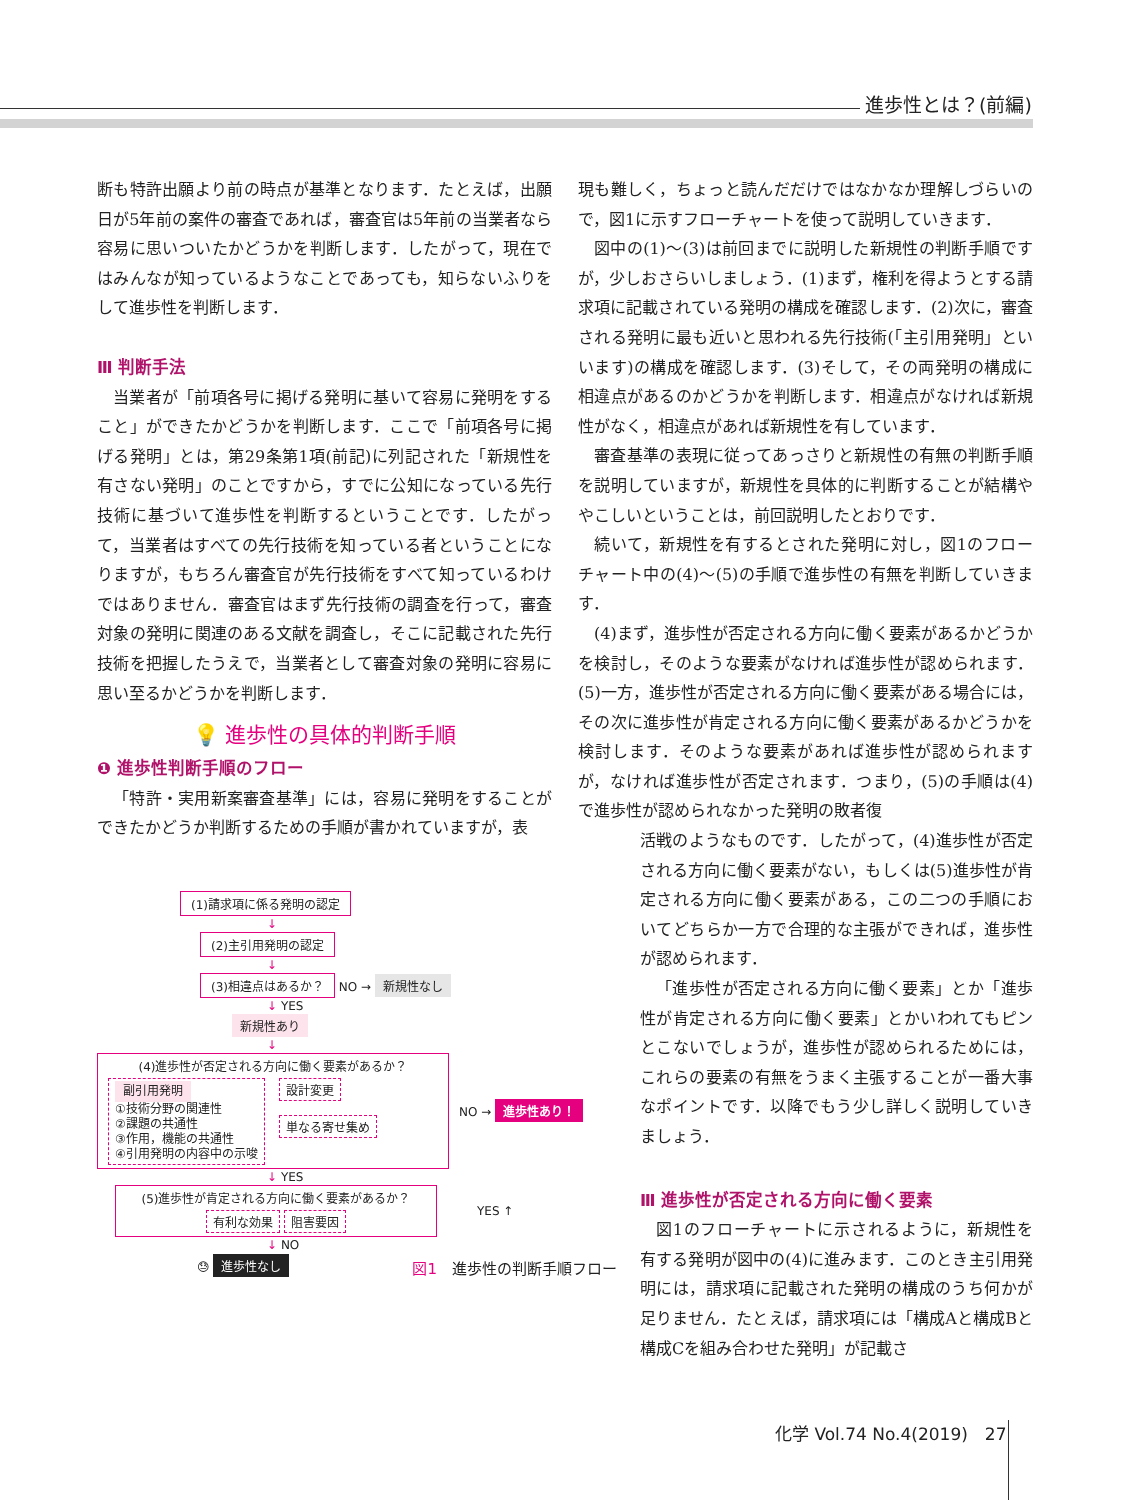進歩性とは？(前編)
断も特許出願より前の時点が基準となります．たとえば，出願日が5年前の案件の審査であれば，審査官は5年前の当業者なら容易に思いついたかどうかを判断します．したがって，現在ではみんなが知っているようなことであっても，知らないふりをして進歩性を判断します．
Ⅲ 判断手法
当業者が「前項各号に掲げる発明に基いて容易に発明をすること」ができたかどうかを判断します．ここで「前項各号に掲げる発明」とは，第29条第1項(前記)に列記された「新規性を有さない発明」のことですから，すでに公知になっている先行技術に基づいて進歩性を判断するということです．したがって，当業者はすべての先行技術を知っている者ということになりますが，もちろん審査官が先行技術をすべて知っているわけではありません．審査官はまず先行技術の調査を行って，審査対象の発明に関連のある文献を調査し，そこに記載された先行技術を把握したうえで，当業者として審査対象の発明に容易に思い至るかどうかを判断します．
💡 進歩性の具体的判断手順
❶ 進歩性判断手順のフロー
「特許・実用新案審査基準」には，容易に発明をすることができたかどうか判断するための手順が書かれていますが，表
(1)請求項に係る発明の認定
↓
(2)主引用発明の認定
↓
(3)相違点はあるか？ NO → 新規性なし
↓ YES
新規性あり
↓
(4)進歩性が否定される方向に働く要素があるか？
副引用発明
①技術分野の関連性
②課題の共通性
③作用，機能の共通性
④引用発明の内容中の示唆
設計変更
単なる寄せ集め
NO → 進歩性あり！
↓ YES
(5)進歩性が肯定される方向に働く要素があるか？
有利な効果 阻害要因
YES ↑
↓ NO
😓 進歩性なし
図1　進歩性の判断手順フロー
現も難しく，ちょっと読んだだけではなかなか理解しづらいので，図1に示すフローチャートを使って説明していきます．
図中の(1)～(3)は前回までに説明した新規性の判断手順ですが，少しおさらいしましょう．(1)まず，権利を得ようとする請求項に記載されている発明の構成を確認します．(2)次に，審査される発明に最も近いと思われる先行技術(「主引用発明」といいます)の構成を確認します．(3)そして，その両発明の構成に相違点があるのかどうかを判断します．相違点がなければ新規性がなく，相違点があれば新規性を有しています．
審査基準の表現に従ってあっさりと新規性の有無の判断手順を説明していますが，新規性を具体的に判断することが結構ややこしいということは，前回説明したとおりです．
続いて，新規性を有するとされた発明に対し，図1のフローチャート中の(4)～(5)の手順で進歩性の有無を判断していきます．
(4)まず，進歩性が否定される方向に働く要素があるかどうかを検討し，そのような要素がなければ進歩性が認められます．(5)一方，進歩性が否定される方向に働く要素がある場合には，その次に進歩性が肯定される方向に働く要素があるかどうかを検討します．そのような要素があれば進歩性が認められますが，なければ進歩性が否定されます．つまり，(5)の手順は(4)で進歩性が認められなかった発明の敗者復
活戦のようなものです．したがって，(4)進歩性が否定される方向に働く要素がない，もしくは(5)進歩性が肯定される方向に働く要素がある，この二つの手順においてどちらか一方で合理的な主張ができれば，進歩性が認められます．
「進歩性が否定される方向に働く要素」とか「進歩性が肯定される方向に働く要素」とかいわれてもピンとこないでしょうが，進歩性が認められるためには，これらの要素の有無をうまく主張することが一番大事なポイントです．以降でもう少し詳しく説明していきましょう．
Ⅲ 進歩性が否定される方向に働く要素
図1のフローチャートに示されるように，新規性を有する発明が図中の(4)に進みます．このとき主引用発明には，請求項に記載された発明の構成のうち何かが足りません．たとえば，請求項には「構成Aと構成Bと構成Cを組み合わせた発明」が記載さ
化学 Vol.74 No.4(2019)　27